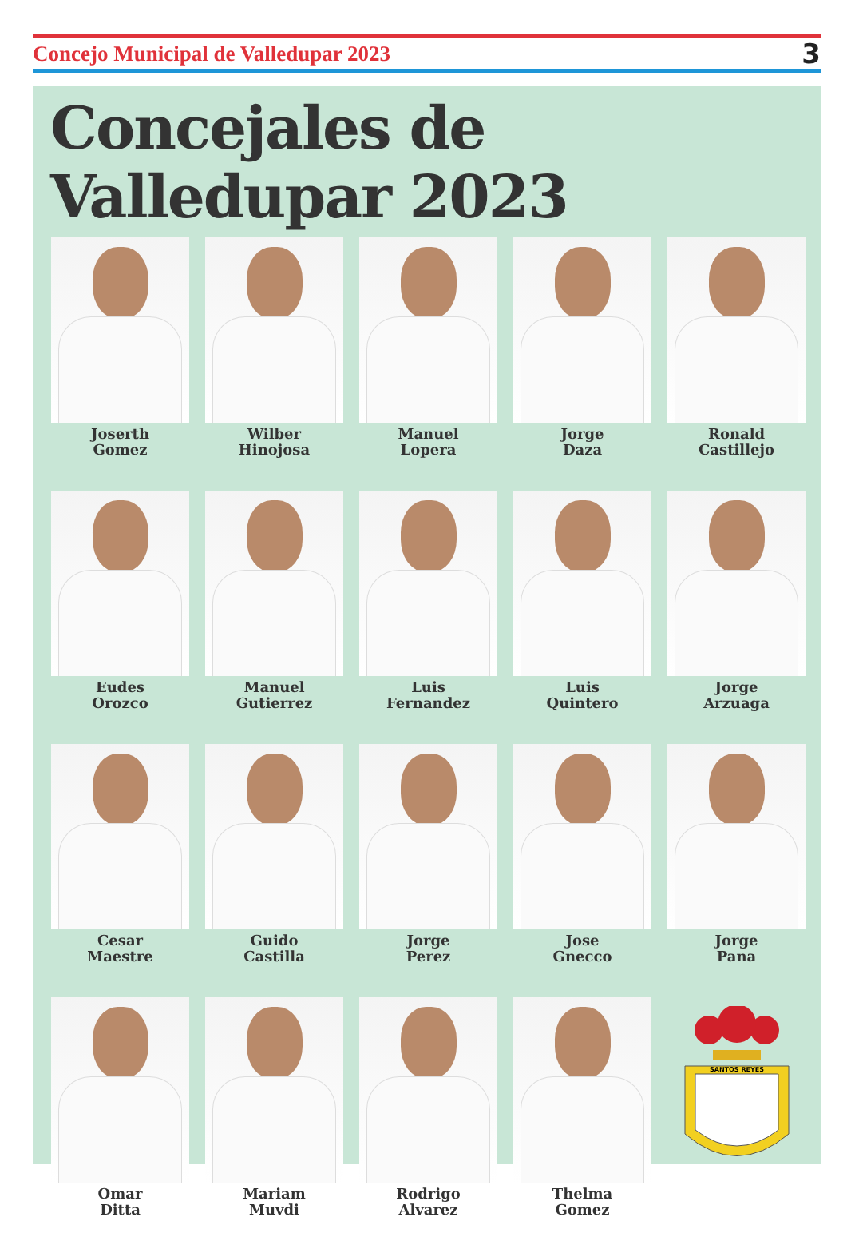Concejo Municipal de Valledupar 2023 3
Concejales de Valledupar 2023
Joserth
Gomez
Wilber
Hinojosa
Manuel
Lopera
Jorge
Daza
Ronald
Castillejo
Eudes
Orozco
Manuel
Gutierrez
Luis
Fernandez
Luis
Quintero
Jorge
Arzuaga
Cesar
Maestre
Guido
Castilla
Jorge
Perez
Jose
Gnecco
Jorge
Pana
Omar
Ditta
Mariam
Muvdi
Rodrigo
Alvarez
Thelma
Gomez
SANTOS REYES